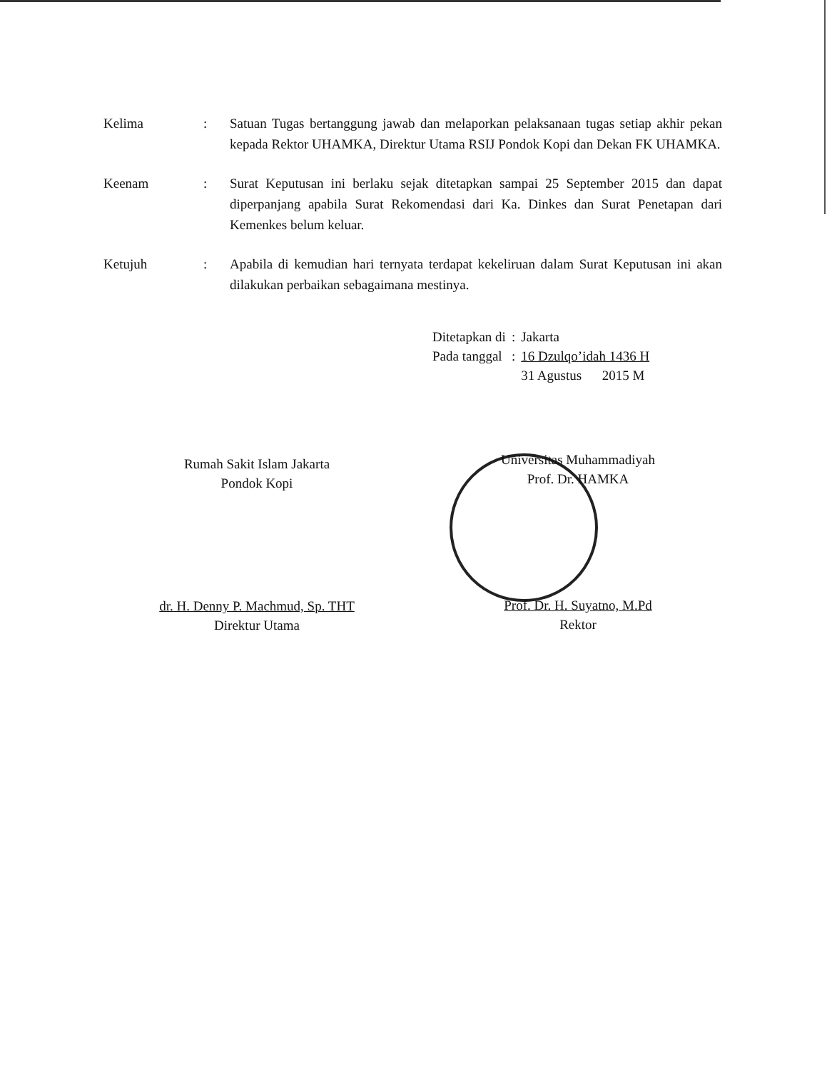Kelima : Satuan Tugas bertanggung jawab dan melaporkan pelaksanaan tugas setiap akhir pekan kepada Rektor UHAMKA, Direktur Utama RSIJ Pondok Kopi dan Dekan FK UHAMKA.
Keenam : Surat Keputusan ini berlaku sejak ditetapkan sampai 25 September 2015 dan dapat diperpanjang apabila Surat Rekomendasi dari Ka. Dinkes dan Surat Penetapan dari Kemenkes belum keluar.
Ketujuh : Apabila di kemudian hari ternyata terdapat kekeliruan dalam Surat Keputusan ini akan dilakukan perbaikan sebagaimana mestinya.
| Ditetapkan di | : | Jakarta |
| Pada tanggal | : | 16 Dzulqo’idah 1436 H |
| | | 31 Agustus 2015 M |
Rumah Sakit Islam Jakarta
Pondok Kopi
dr. H. Denny P. Machmud, Sp. THT
Direktur Utama
Universitas Muhammadiyah
Prof. Dr. HAMKA
Prof. Dr. H. Suyatno, M.Pd
Rektor